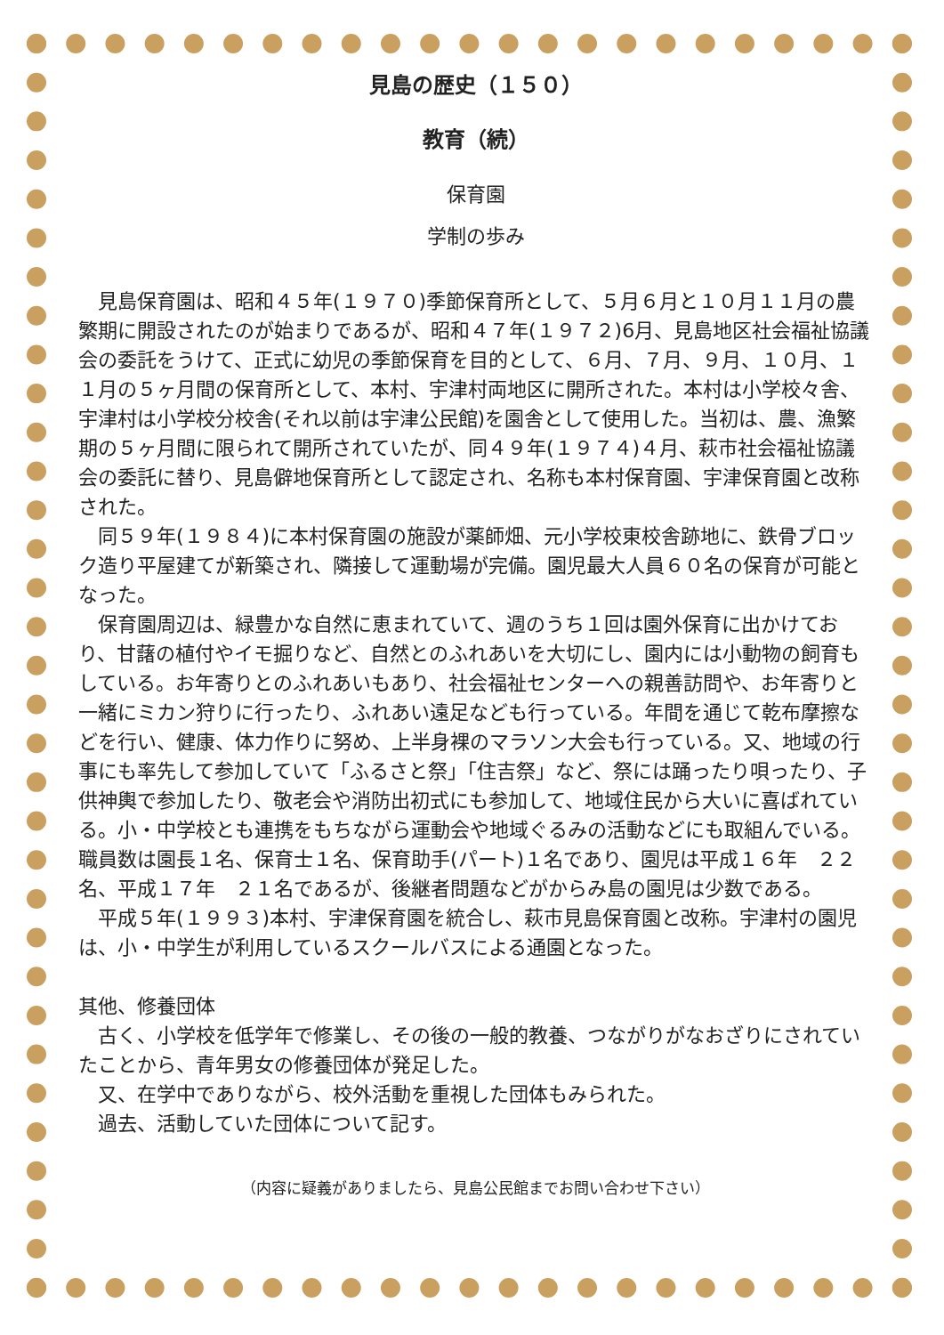見島の歴史（１５０）
教育（続）
保育園
学制の歩み
見島保育園は、昭和４５年(１９７０)季節保育所として、５月６月と１０月１１月の農繁期に開設されたのが始まりであるが、昭和４７年(１９７２)6月、見島地区社会福祉協議会の委託をうけて、正式に幼児の季節保育を目的として、６月、７月、９月、１０月、１１月の５ヶ月間の保育所として、本村、宇津村両地区に開所された。本村は小学校々舎、宇津村は小学校分校舎(それ以前は宇津公民館)を園舎として使用した。当初は、農、漁繁期の５ヶ月間に限られて開所されていたが、同４９年(１９７４)４月、萩市社会福祉協議会の委託に替り、見島僻地保育所として認定され、名称も本村保育園、宇津保育園と改称された。
同５９年(１９８４)に本村保育園の施設が薬師畑、元小学校東校舎跡地に、鉄骨ブロック造り平屋建てが新築され、隣接して運動場が完備。園児最大人員６０名の保育が可能となった。
保育園周辺は、緑豊かな自然に恵まれていて、週のうち１回は園外保育に出かけており、甘藷の植付やイモ掘りなど、自然とのふれあいを大切にし、園内には小動物の飼育もしている。お年寄りとのふれあいもあり、社会福祉センターへの親善訪問や、お年寄りと一緒にミカン狩りに行ったり、ふれあい遠足なども行っている。年間を通じて乾布摩擦などを行い、健康、体力作りに努め、上半身裸のマラソン大会も行っている。又、地域の行事にも率先して参加していて「ふるさと祭」「住吉祭」など、祭には踊ったり唄ったり、子供神輿で参加したり、敬老会や消防出初式にも参加して、地域住民から大いに喜ばれている。小・中学校とも連携をもちながら運動会や地域ぐるみの活動などにも取組んでいる。職員数は園長１名、保育士１名、保育助手(パート)１名であり、園児は平成１６年　２２名、平成１７年　２１名であるが、後継者問題などがからみ島の園児は少数である。
平成５年(１９９３)本村、宇津保育園を統合し、萩市見島保育園と改称。宇津村の園児は、小・中学生が利用しているスクールバスによる通園となった。
其他、修養団体
古く、小学校を低学年で修業し、その後の一般的教養、つながりがなおざりにされていたことから、青年男女の修養団体が発足した。
又、在学中でありながら、校外活動を重視した団体もみられた。
過去、活動していた団体について記す。
（内容に疑義がありましたら、見島公民館までお問い合わせ下さい）